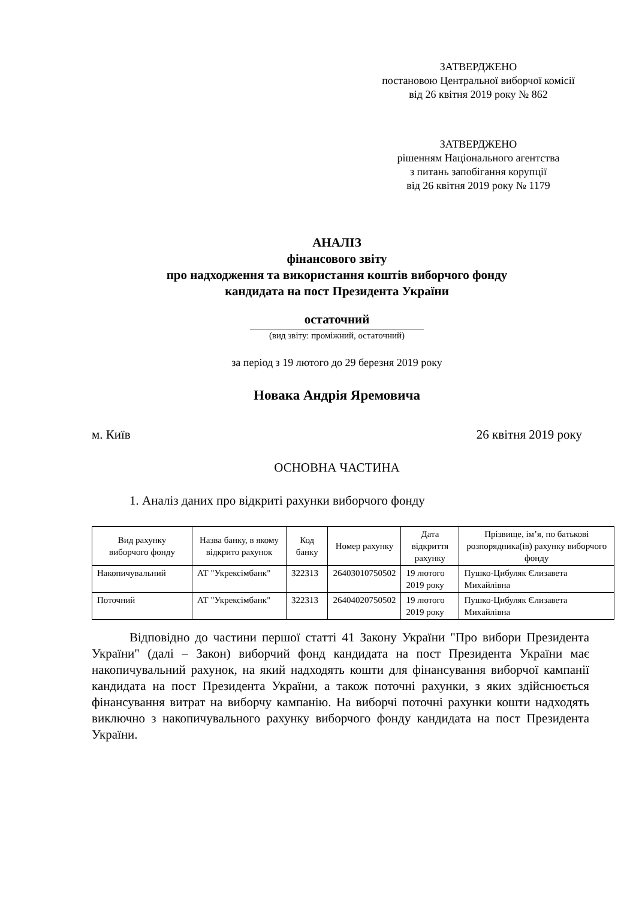ЗАТВЕРДЖЕНО
постановою Центральної виборчої комісії
від 26 квітня 2019 року № 862
ЗАТВЕРДЖЕНО
рішенням Національного агентства
з питань запобігання корупції
від 26 квітня 2019 року № 1179
АНАЛІЗ
фінансового звіту
про надходження та використання коштів виборчого фонду
кандидата на пост Президента України
остаточний
(вид звіту: проміжний, остаточний)
за період з 19 лютого до 29 березня 2019 року
Новака Андрія Яремовича
м. Київ 26 квітня 2019 року
ОСНОВНА ЧАСТИНА
1. Аналіз даних про відкриті рахунки виборчого фонду
| Вид рахунку виборчого фонду | Назва банку, в якому відкрито рахунок | Код банку | Номер рахунку | Дата відкриття рахунку | Прізвище, ім’я, по батькові розпорядника(ів) рахунку виборчого фонду |
| --- | --- | --- | --- | --- | --- |
| Накопичувальний | АТ "Укрексімбанк" | 322313 | 26403010750502 | 19 лютого 2019 року | Пушко-Цибуляк Єлизавета Михайлівна |
| Поточний | АТ "Укрексімбанк" | 322313 | 26404020750502 | 19 лютого 2019 року | Пушко-Цибуляк Єлизавета Михайлівна |
Відповідно до частини першої статті 41 Закону України "Про вибори Президента України" (далі – Закон) виборчий фонд кандидата на пост Президента України має накопичувальний рахунок, на який надходять кошти для фінансування виборчої кампанії кандидата на пост Президента України, а також поточні рахунки, з яких здійснюється фінансування витрат на виборчу кампанію. На виборчі поточні рахунки кошти надходять виключно з накопичувального рахунку виборчого фонду кандидата на пост Президента України.